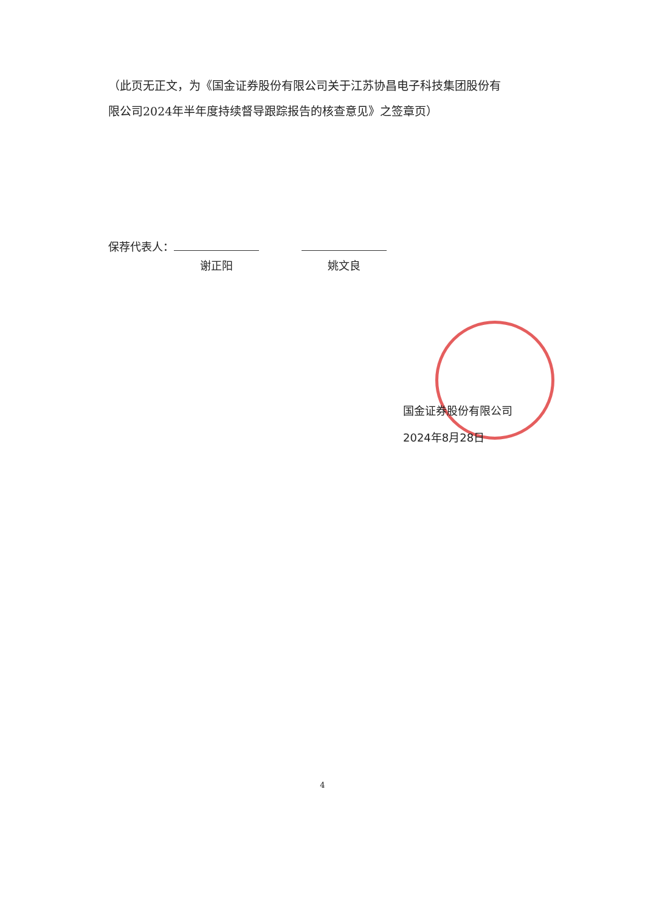（此页无正文，为《国金证券股份有限公司关于江苏协昌电子科技集团股份有限公司2024年半年度持续督导跟踪报告的核查意见》之签章页）
保荐代表人：
谢正阳 姚文良
国金证券股份有限公司
2024年8月28日
4